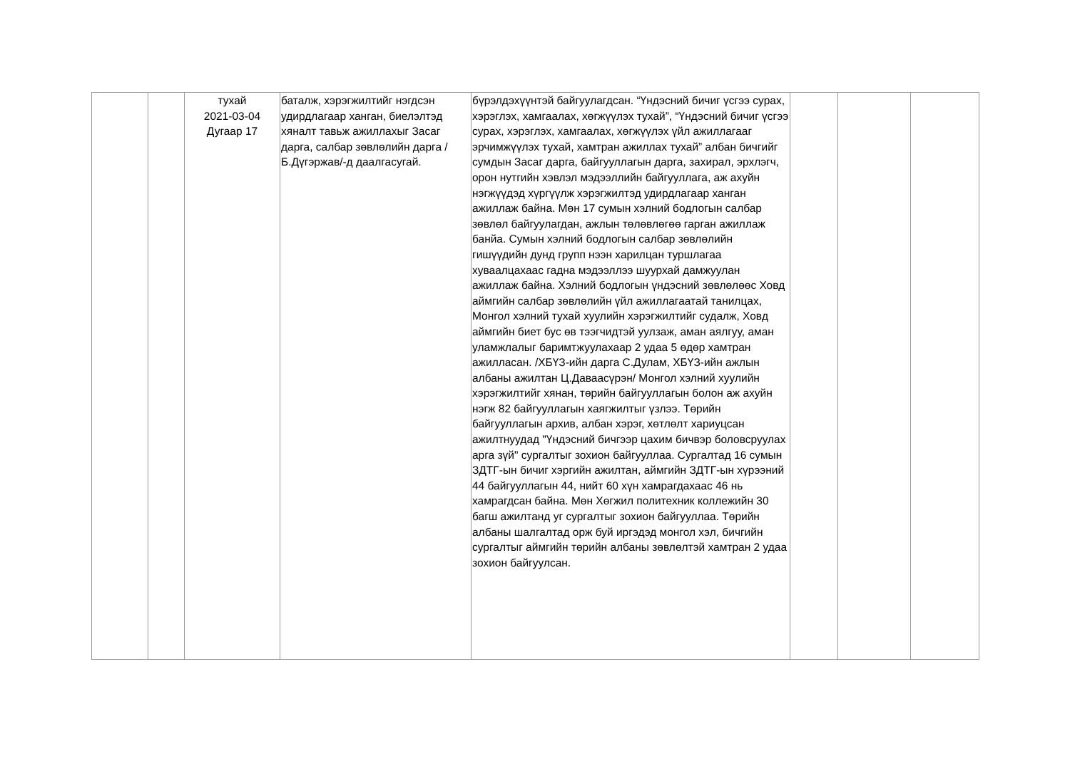| | | тухай 2021-03-04 Дугаар 17 | баталж, хэрэгжилтийг нэгдсэн удирдлагаар ханган, биелэлтэд хяналт тавьж ажиллахыг Засаг дарга, салбар зөвлөлийн дарга /Б.Дүгэржав/-д даалгасугай. | бүрэлдэхүүнтэй байгуулагдсан. “Үндэсний бичиг үсгээ сурах, хэрэглэх, хамгаалах, хөгжүүлэх тухай”, “Үндэсний бичиг үсгээ сурах, хэрэглэх, хамгаалах, хөгжүүлэх үйл ажиллагааг эрчимжүүлэх тухай, хамтран ажиллах тухай” албан бичгийг сумдын Засаг дарга, байгууллагын дарга, захирал, эрхлэгч, орон нутгийн хэвлэл мэдээллийн байгууллага, аж ахуйн нэгжүүдэд хүргүүлж хэрэгжилтэд удирдлагаар ханган ажиллаж байна. Мөн 17 сумын хэлний бодлогын салбар зөвлөл байгуулагдан, ажлын төлөвлөгөө гарган ажиллаж банйа. Сумын хэлний бодлогын салбар зөвлөлийн гишүүдийн дунд групп нээн харилцан туршлагаа хуваалцахаас гадна мэдээллээ шуурхай дамжуулан ажиллаж байна. Хэлний бодлогын үндэсний зөвлөлөөс Ховд аймгийн салбар зөвлөлийн үйл ажиллагаатай танилцах, Монгол хэлний тухай хуулийн хэрэгжилтийг судалж, Ховд аймгийн биет бус өв тээгчидтэй уулзаж, аман аялгуу, аман уламжлалыг баримтжуулахаар 2 удаа 5 өдөр хамтран ажилласан. /ХБҮЗ-ийн дарга С.Дулам, ХБҮЗ-ийн ажлын албаны ажилтан Ц.Даваасүрэн/ Монгол хэлний хуулийн хэрэгжилтийг хянан, төрийн байгууллагын болон аж ахуйн нэгж 82 байгууллагын хаягжилтыг үзлээ. Төрийн байгууллагын архив, албан хэрэг, хөтлөлт хариуцсан ажилтнуудад "Үндэсний бичгээр цахим бичвэр боловсруулах арга зүй" сургалтыг зохион байгууллаа. Сургалтад 16 сумын ЗДТГ-ын бичиг хэргийн ажилтан, аймгийн ЗДТГ-ын хүрээний 44 байгууллагын 44, нийт 60 хүн хамрагдахаас 46 нь хамрагдсан байна. Мөн Хөгжил политехник коллежийн 30 багш ажилтанд уг сургалтыг зохион байгууллаа. Төрийн албаны шалгалтад орж буй иргэдэд монгол хэл, бичгийн сургалтыг аймгийн төрийн албаны зөвлөлтэй хамтран 2 удаа зохион байгуулсан. | | | |